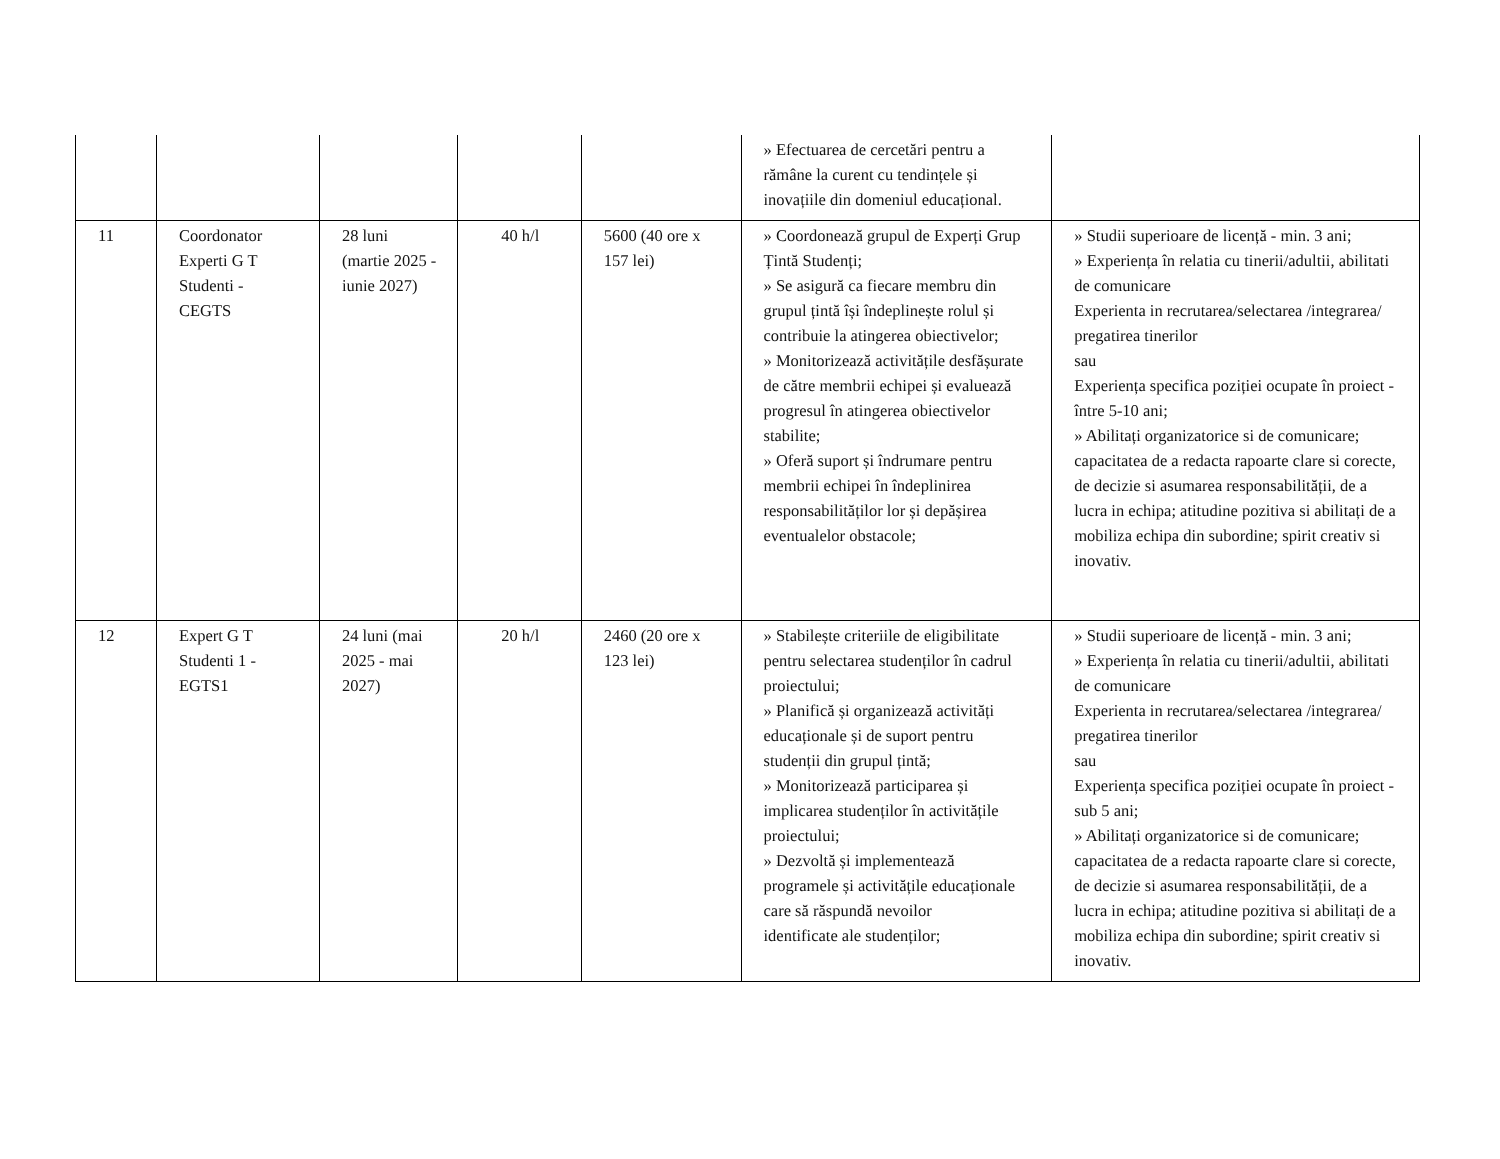| | | | | | » Efectuarea de cercetări pentru a rămâne la curent cu tendințele și inovațiile din domeniul educațional. | |
| 11 | Coordonator Experti G T Studenti - CEGTS | 28 luni (martie 2025 - iunie 2027) | 40 h/l | 5600 (40 ore x 157 lei) | » Coordonează grupul de Experți Grup Țintă Studenți; » Se asigură ca fiecare membru din grupul țintă își îndeplinește rolul și contribuie la atingerea obiectivelor; » Monitorizează activitățile desfășurate de către membrii echipei și evaluează progresul în atingerea obiectivelor stabilite; » Oferă suport și îndrumare pentru membrii echipei în îndeplinirea responsabilităților lor și depășirea eventualelor obstacole; | » Studii superioare de licență - min. 3 ani; » Experiența în relatia cu tinerii/adultii, abilitati de comunicare Experienta in recrutarea/selectarea /integrarea/ pregatirea tinerilor sau Experiența specifica poziției ocupate în proiect - între 5-10 ani; » Abilitați organizatorice si de comunicare; capacitatea de a redacta rapoarte clare si corecte, de decizie si asumarea responsabilității, de a lucra in echipa; atitudine pozitiva si abilitați de a mobiliza echipa din subordine; spirit creativ si inovativ. |
| 12 | Expert G T Studenti 1 - EGTS1 | 24 luni (mai 2025 - mai 2027) | 20 h/l | 2460 (20 ore x 123 lei) | » Stabilește criteriile de eligibilitate pentru selectarea studenților în cadrul proiectului; » Planifică și organizează activități educaționale și de suport pentru studenții din grupul țintă; » Monitorizează participarea și implicarea studenților în activitățile proiectului; » Dezvoltă și implementează programele și activitățile educaționale care să răspundă nevoilor identificate ale studenților; | » Studii superioare de licență - min. 3 ani; » Experiența în relatia cu tinerii/adultii, abilitati de comunicare Experienta in recrutarea/selectarea /integrarea/ pregatirea tinerilor sau Experiența specifica poziției ocupate în proiect - sub 5 ani; » Abilitați organizatorice si de comunicare; capacitatea de a redacta rapoarte clare si corecte, de decizie si asumarea responsabilității, de a lucra in echipa; atitudine pozitiva si abilitați de a mobiliza echipa din subordine; spirit creativ si inovativ. |